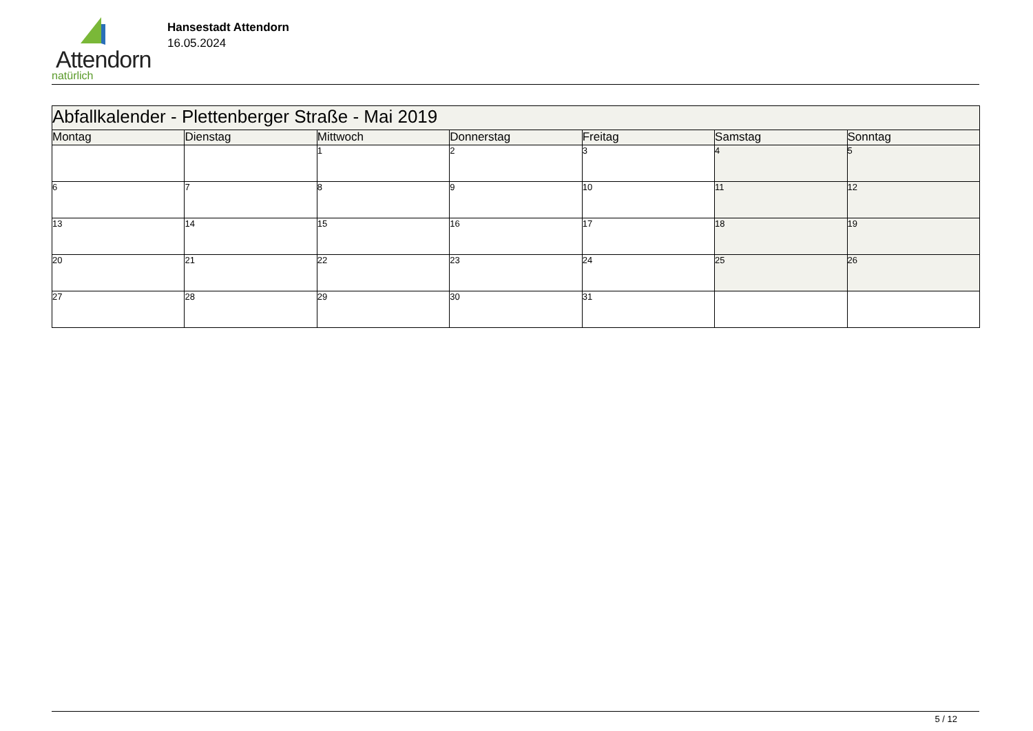Attendorn
natürlich
Hansestadt Attendorn
16.05.2024
| Abfallkalender - Plettenberger Straße - Mai 2019 | | | | | | |
| Montag | Dienstag | Mittwoch | Donnerstag | Freitag | Samstag | Sonntag |
| | | 1 | 2 | 3 | 4 | 5 |
| 6 | 7 | 8 | 9 | 10 | 11 | 12 |
| 13 | 14 | 15 | 16 | 17 | 18 | 19 |
| 20 | 21 | 22 | 23 | 24 | 25 | 26 |
| 27 | 28 | 29 | 30 | 31 | | |
5 / 12